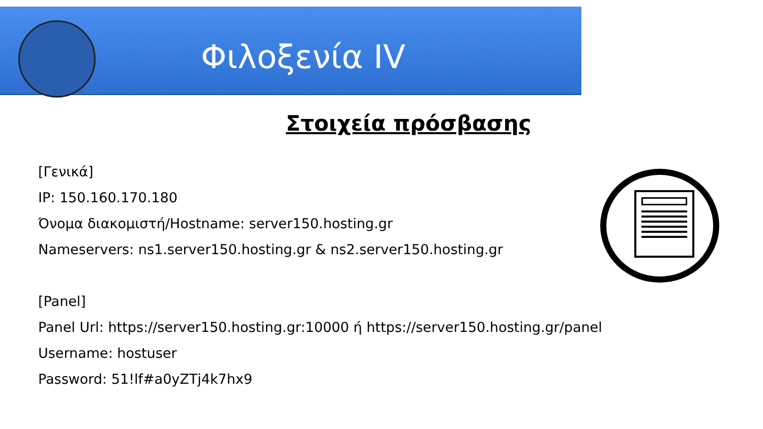Φιλοξενία IV
Στοιχεία πρόσβασης
[Γενικά]
IP: 150.160.170.180
Όνομα διακομιστή/Hostname: server150.hosting.gr
Nameservers: ns1.server150.hosting.gr & ns2.server150.hosting.gr
[Panel]
Panel Url: https://server150.hosting.gr:10000 ή https://server150.hosting.gr/panel
Username: hostuser
Password: 51!lf#a0yZTj4k7hx9